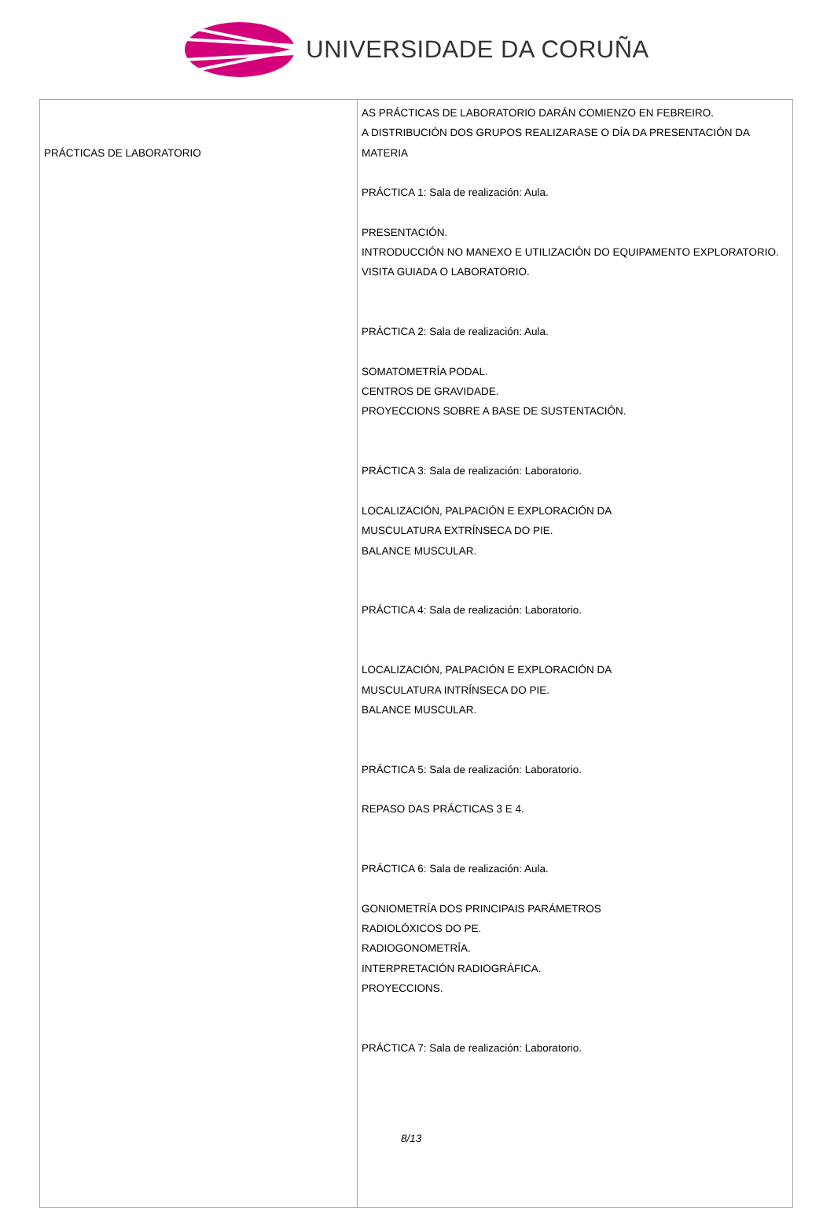UNIVERSIDADE DA CORUÑA
| PRÁCTICAS DE LABORATORIO | AS PRÁCTICAS DE LABORATORIO DARÁN COMIENZO EN FEBREIRO. A DISTRIBUCIÓN DOS GRUPOS REALIZARASE O DÍA DA PRESENTACIÓN DA MATERIA PRÁCTICA 1: Sala de realización: Aula. PRESENTACIÓN. INTRODUCCIÓN NO MANEXO E UTILIZACIÓN DO EQUIPAMENTO EXPLORATORIO. VISITA GUIADA O LABORATORIO. PRÁCTICA 2: Sala de realización: Aula. SOMATOMETRÍA PODAL. CENTROS DE GRAVIDADE. PROYECCIONS SOBRE A BASE DE SUSTENTACIÓN. PRÁCTICA 3: Sala de realización: Laboratorio. LOCALIZACIÓN, PALPACIÓN E EXPLORACIÓN DA MUSCULATURA EXTRÍNSECA DO PIE. BALANCE MUSCULAR. PRÁCTICA 4: Sala de realización: Laboratorio. LOCALIZACIÓN, PALPACIÓN E EXPLORACIÓN DA MUSCULATURA INTRÍNSECA DO PIE. BALANCE MUSCULAR. PRÁCTICA 5: Sala de realización: Laboratorio. REPASO DAS PRÁCTICAS 3 E 4. PRÁCTICA 6: Sala de realización: Aula. GONIOMETRÍA DOS PRINCIPAIS PARÁMETROS RADIOLÓXICOS DO PE. RADIOGONOMETRÍA. INTERPRETACIÓN RADIOGRÁFICA. PROYECCIONS. PRÁCTICA 7: Sala de realización: Laboratorio. 8/13 |